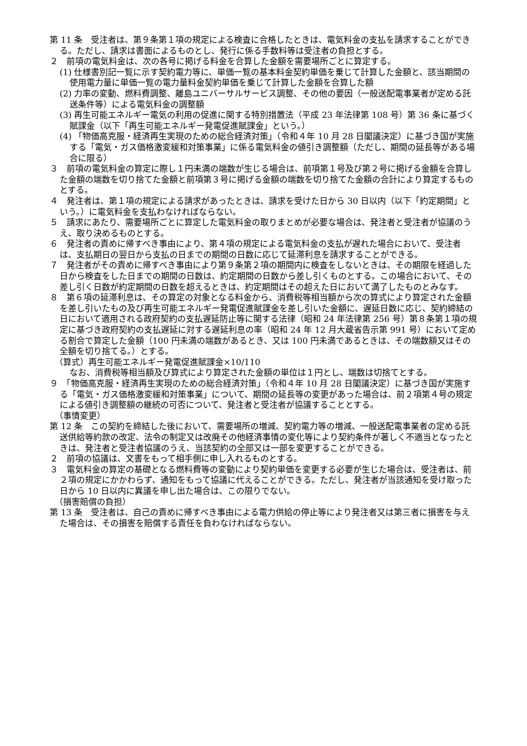第 11 条　受注者は、第９条第１項の規定による検査に合格したときは、電気料金の支払を請求することができる。ただし、請求は書面によるものとし、発行に係る手数料等は受注者の負担とする。
２　前項の電気料金は、次の各号に掲げる料金を合算した金額を需要場所ごとに算定する。
(1) 仕様書別記一覧に示す契約電力等に、単価一覧の基本料金契約単価を乗じて計算した金額と、該当期間の使用電力量に単価一覧の電力量料金契約単価を乗じて計算した金額を合算した額
(2) 力率の変動、燃料費調整、離島ユニバーサルサービス調整、その他の要因（一般送配電事業者が定める託送条件等）による電気料金の調整額
(3) 再生可能エネルギー電気の利用の促進に関する特別措置法（平成 23 年法律第 108 号）第 36 条に基づく賦課金（以下「再生可能エネルギー発電促進賦課金」という。）
(4) 「物価高克服・経済再生実現のための総合経済対策」（令和４年 10 月 28 日閣議決定）に基づき国が実施する「電気・ガス価格激変緩和対策事業」に係る電気料金の値引き調整額（ただし、期間の延長等がある場合に限る）
３　前項の電気料金の算定に際し１円未満の端数が生じる場合は、前項第１号及び第２号に掲げる金額を合算した金額の端数を切り捨てた金額と前項第３号に掲げる金額の端数を切り捨てた金額の合計により算定するものとする。
４　発注者は、第１項の規定による請求があったときは、請求を受けた日から 30 日以内（以下「約定期間」という。）に電気料金を支払わなければならない。
５　請求にあたり、需要場所ごとに算定した電気料金の取りまとめが必要な場合は、発注者と受注者が協議のうえ、取り決めるものとする。
６　発注者の責めに帰すべき事由により、第４項の規定による電気料金の支払が遅れた場合において、受注者は、支払期日の翌日から支払の日までの期間の日数に応じて延滞利息を請求することができる。
７　発注者がその責めに帰すべき事由により第９条第２項の期間内に検査をしないときは、その期限を経過した日から検査をした日までの期間の日数は、約定期間の日数から差し引くものとする。この場合において、その差し引く日数が約定期間の日数を超えるときは、約定期間はその超えた日において満了したものとみなす。
８　第６項の延滞利息は、その算定の対象となる料金から、消費税等相当額から次の算式により算定された金額を差し引いたもの及び再生可能エネルギー発電促進賦課金を差し引いた金額に、遅延日数に応じ、契約締結の日において適用される政府契約の支払遅延防止等に関する法律（昭和 24 年法律第 256 号）第８条第１項の規定に基づき政府契約の支払遅延に対する遅延利息の率（昭和 24 年 12 月大蔵省告示第 991 号）において定める割合で算定した金額（100 円未満の端数があるとき、又は 100 円未満であるときは、その端数額又はその全額を切り捨てる。）とする。
（算式）再生可能エネルギー発電促進賦課金×10/110
なお、消費税等相当額及び算式により算定された金額の単位は１円とし、端数は切捨てとする。
９　「物価高克服・経済再生実現のための総合経済対策」（令和４年 10 月 28 日閣議決定）に基づき国が実施する「電気・ガス価格激変緩和対策事業」について、期間の延長等の変更があった場合は、前２項第４号の規定による値引き調整額の継続の可否について、発注者と受注者が協議することとする。
（事情変更）
第 12 条　この契約を締結した後において、需要場所の増減、契約電力等の増減、一般送配電事業者の定める託送供給等約款の改定、法令の制定又は改廃その他経済事情の変化等により契約条件が著しく不適当となったときは、発注者と受注者協議のうえ、当該契約の全部又は一部を変更することができる。
２　前項の協議は、文書をもって相手側に申し入れるものとする。
３　電気料金の算定の基礎となる燃料費等の変動により契約単価を変更する必要が生じた場合は、受注者は、前２項の規定にかかわらず、通知をもって協議に代えることができる。ただし、発注者が当該通知を受け取った日から 10 日以内に異議を申し出た場合は、この限りでない。
（損害賠償の負担）
第 13 条　受注者は、自己の責めに帰すべき事由による電力供給の停止等により発注者又は第三者に損害を与えた場合は、その損害を賠償する責任を負わなければならない。